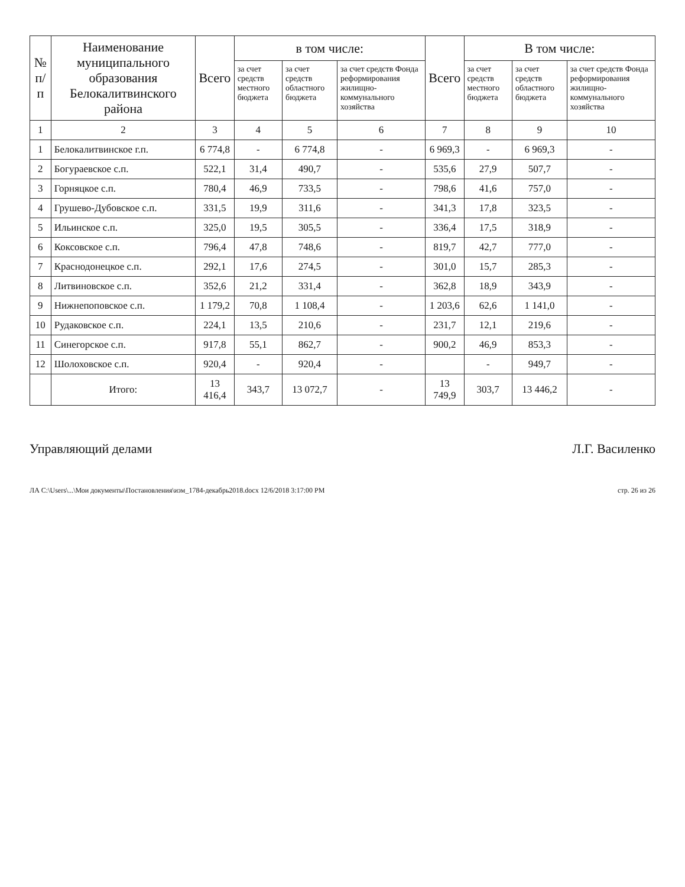| № п/п | Наименование муниципального образования Белокалитвинского района | Всего | в том числе: | | | Всего | В том числе: | | |
| --- | --- | --- | --- | --- | --- | --- | --- | --- | --- |
| | | | за счет средств местного бюджета | за счет средств областного бюджета | за счет средств Фонда реформирования жилищно-коммунального хозяйства | | за счет средств местного бюджета | за счет средств областного бюджета | за счет средств Фонда реформирования жилищно-коммунального хозяйства |
| 1 | 2 | 3 | 4 | 5 | 6 | 7 | 8 | 9 | 10 |
| 1 | Белокалитвинское г.п. | 6 774,8 | - | 6 774,8 | - | 6 969,3 | - | 6 969,3 | - |
| 2 | Богураевское с.п. | 522,1 | 31,4 | 490,7 | - | 535,6 | 27,9 | 507,7 | - |
| 3 | Горняцкое с.п. | 780,4 | 46,9 | 733,5 | - | 798,6 | 41,6 | 757,0 | - |
| 4 | Грушево-Дубовское с.п. | 331,5 | 19,9 | 311,6 | - | 341,3 | 17,8 | 323,5 | - |
| 5 | Ильинское с.п. | 325,0 | 19,5 | 305,5 | - | 336,4 | 17,5 | 318,9 | - |
| 6 | Коксовское с.п. | 796,4 | 47,8 | 748,6 | - | 819,7 | 42,7 | 777,0 | - |
| 7 | Краснодонецкое с.п. | 292,1 | 17,6 | 274,5 | - | 301,0 | 15,7 | 285,3 | - |
| 8 | Литвиновское с.п. | 352,6 | 21,2 | 331,4 | - | 362,8 | 18,9 | 343,9 | - |
| 9 | Нижнепоповское с.п. | 1 179,2 | 70,8 | 1 108,4 | - | 1 203,6 | 62,6 | 1 141,0 | - |
| 10 | Рудаковское с.п. | 224,1 | 13,5 | 210,6 | - | 231,7 | 12,1 | 219,6 | - |
| 11 | Синегорское с.п. | 917,8 | 55,1 | 862,7 | - | 900,2 | 46,9 | 853,3 | - |
| 12 | Шолоховское с.п. | 920,4 | - | 920,4 | - | | - | 949,7 | - |
| | Итого: | 13 416,4 | 343,7 | 13 072,7 | - | 13 749,9 | 303,7 | 13 446,2 | - |
Управляющий делами Л.Г. Василенко
ЛА C:\Users\...\Мои документы\Постановления\изм_1784-декабрь2018.docx 12/6/2018 3:17:00 PM стр. 26 из 26